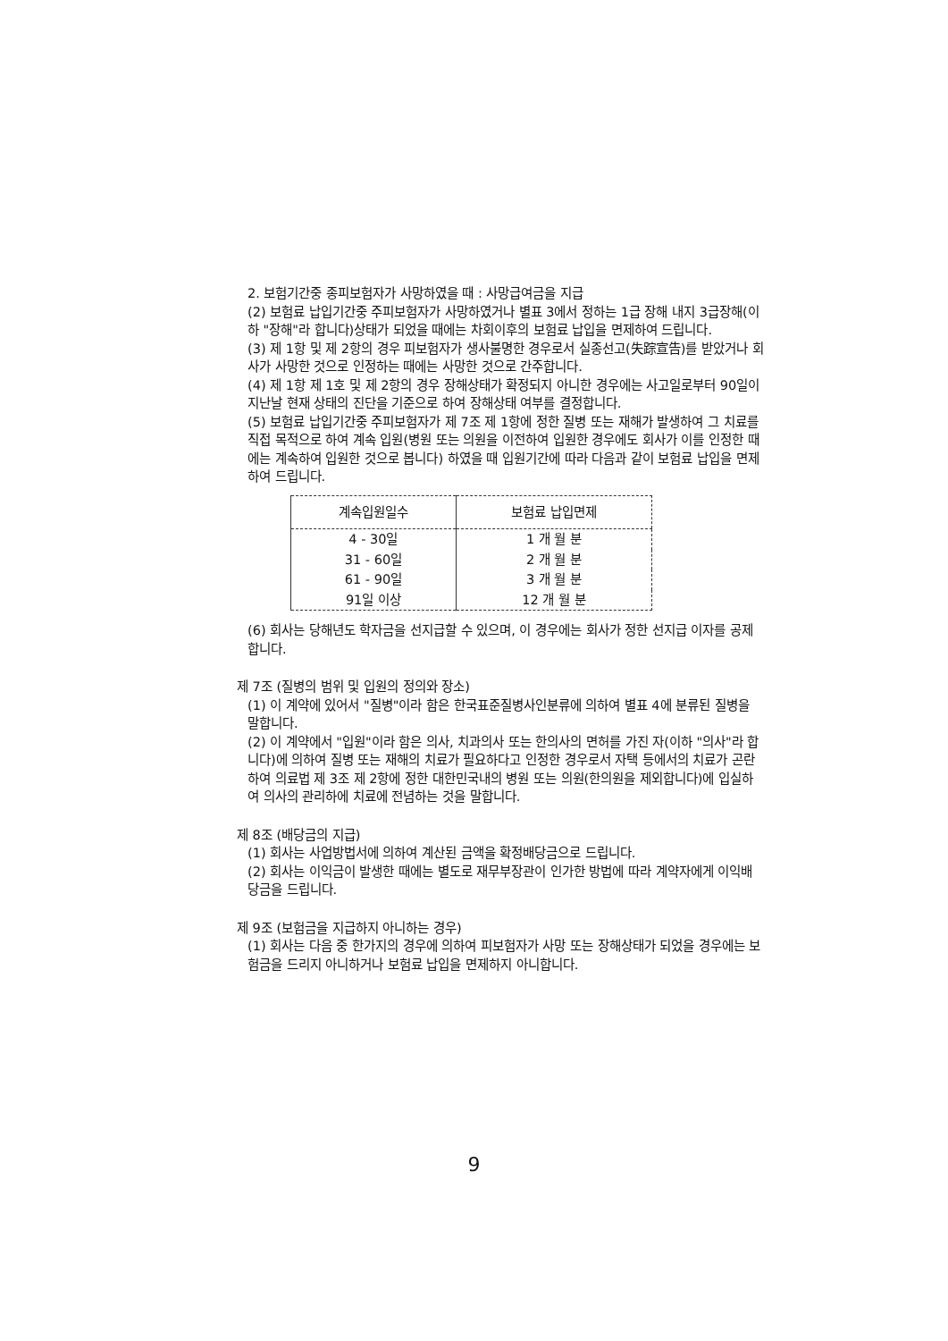2. 보험기간중 종피보험자가 사망하였을 때 : 사망급여금을 지급
(2) 보험료 납입기간중 주피보험자가 사망하였거나 별표 3에서 정하는 1급 장해 내지 3급장해(이하 "장해"라 합니다)상태가 되었을 때에는 차회이후의 보험료 납입을 면제하여 드립니다.
(3) 제 1항 및 제 2항의 경우 피보험자가 생사불명한 경우로서 실종선고(失踪宣告)를 받았거나 회사가 사망한 것으로 인정하는 때에는 사망한 것으로 간주합니다.
(4) 제 1항 제 1호 및 제 2항의 경우 장해상태가 확정되지 아니한 경우에는 사고일로부터 90일이 지난날 현재 상태의 진단을 기준으로 하여 장해상태 여부를 결정합니다.
(5) 보험료 납입기간중 주피보험자가 제 7조 제 1항에 정한 질병 또는 재해가 발생하여 그 치료를 직접 목적으로 하여 계속 입원(병원 또는 의원을 이전하여 입원한 경우에도 회사가 이를 인정한 때에는 계속하여 입원한 것으로 봅니다) 하였을 때 입원기간에 따라 다음과 같이 보험료 납입을 면제하여 드립니다.
| 계속입원일수 | 보험료 납입면제 |
| --- | --- |
| 4 - 30일 | 1 개 월 분 |
| 31 - 60일 | 2 개 월 분 |
| 61 - 90일 | 3 개 월 분 |
| 91일 이상 | 12 개 월 분 |
(6) 회사는 당해년도 학자금을 선지급할 수 있으며, 이 경우에는 회사가 정한 선지급 이자를 공제합니다.
제 7조 (질병의 범위 및 입원의 정의와 장소)
(1) 이 계약에 있어서 "질병"이라 함은 한국표준질병사인분류에 의하여 별표 4에 분류된 질병을 말합니다.
(2) 이 계약에서 "입원"이라 함은 의사, 치과의사 또는 한의사의 면허를 가진 자(이하 "의사"라 합니다)에 의하여 질병 또는 재해의 치료가 필요하다고 인정한 경우로서 자택 등에서의 치료가 곤란하여 의료법 제 3조 제 2항에 정한 대한민국내의 병원 또는 의원(한의원을 제외합니다)에 입실하여 의사의 관리하에 치료에 전념하는 것을 말합니다.
제 8조 (배당금의 지급)
(1) 회사는 사업방법서에 의하여 계산된 금액을 확정배당금으로 드립니다.
(2) 회사는 이익금이 발생한 때에는 별도로 재무부장관이 인가한 방법에 따라 계약자에게 이익배당금을 드립니다.
제 9조 (보험금을 지급하지 아니하는 경우)
(1) 회사는 다음 중 한가지의 경우에 의하여 피보험자가 사망 또는 장해상태가 되었을 경우에는 보험금을 드리지 아니하거나 보험료 납입을 면제하지 아니합니다.
9